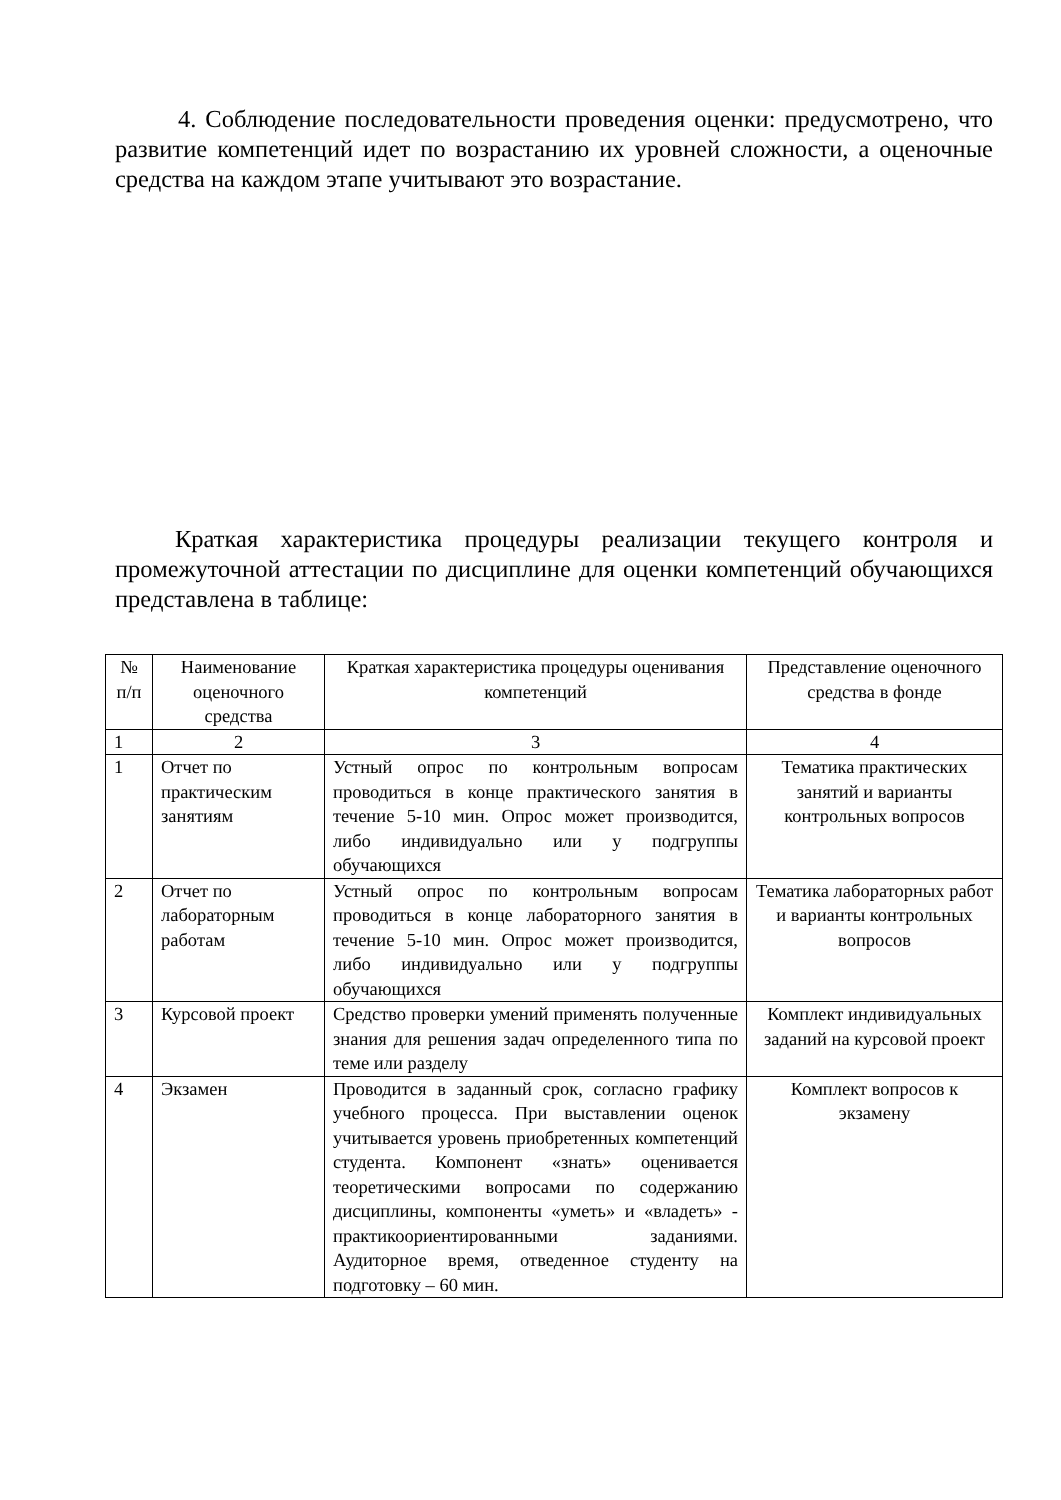4. Соблюдение последовательности проведения оценки: предусмотрено, что развитие компетенций идет по возрастанию их уровней сложности, а оценочные средства на каждом этапе учитывают это возрастание.
Краткая характеристика процедуры реализации текущего контроля и промежуточной аттестации по дисциплине для оценки компетенций обучающихся представлена в таблице:
| № п/п | Наименование оценочного средства | Краткая характеристика процедуры оценивания компетенций | Представление оценочного средства в фонде |
| 1 | 2 | 3 | 4 |
| 1 | Отчет по практическим занятиям | Устный опрос по контрольным вопросам проводиться в конце практического занятия в течение 5-10 мин. Опрос может производится, либо индивидуально или у подгруппы обучающихся | Тематика практических занятий и варианты контрольных вопросов |
| 2 | Отчет по лабораторным работам | Устный опрос по контрольным вопросам проводиться в конце лабораторного занятия в течение 5-10 мин. Опрос может производится, либо индивидуально или у подгруппы обучающихся | Тематика лабораторных работ и варианты контрольных вопросов |
| 3 | Курсовой проект | Средство проверки умений применять полученные знания для решения задач определенного типа по теме или разделу | Комплект индивидуальных заданий на курсовой проект |
| 4 | Экзамен | Проводится в заданный срок, согласно графику учебного процесса. При выставлении оценок учитывается уровень приобретенных компетенций студента. Компонент «знать» оценивается теоретическими вопросами по содержанию дисциплины, компоненты «уметь» и «владеть» - практикоориентированными заданиями. Аудиторное время, отведенное студенту на подготовку – 60 мин. | Комплект вопросов к экзамену |